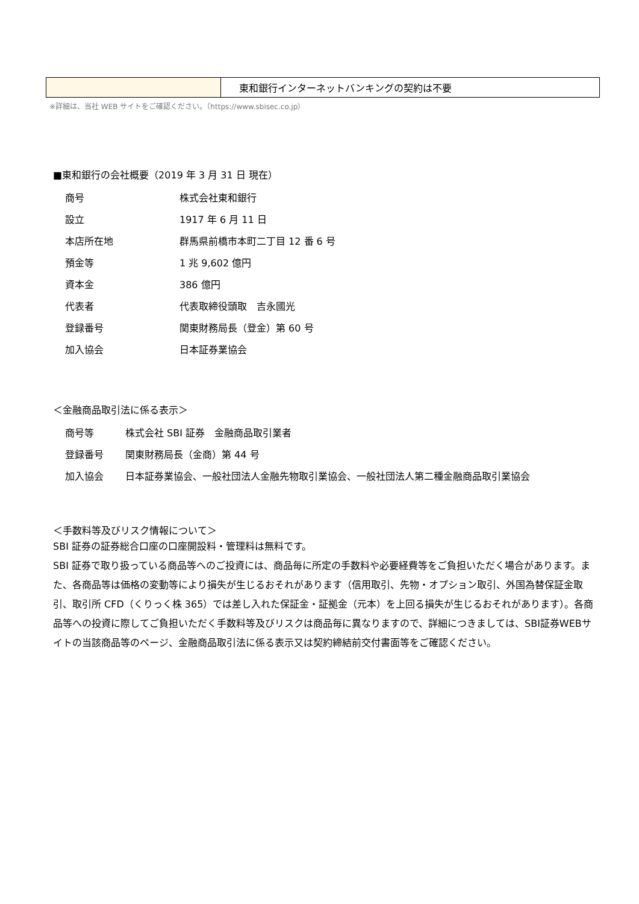| | 東和銀行インターネットバンキングの契約は不要 |
※詳細は、当社 WEB サイトをご確認ください。（https://www.sbisec.co.jp）
■東和銀行の会社概要（2019 年 3 月 31 日 現在）
| 商号 | 株式会社東和銀行 |
| 設立 | 1917 年 6 月 11 日 |
| 本店所在地 | 群馬県前橋市本町二丁目 12 番 6 号 |
| 預金等 | 1 兆 9,602 億円 |
| 資本金 | 386 億円 |
| 代表者 | 代表取締役頭取 吉永國光 |
| 登録番号 | 関東財務局長（登金）第 60 号 |
| 加入協会 | 日本証券業協会 |
＜金融商品取引法に係る表示＞
| 商号等 | 株式会社 SBI 証券 金融商品取引業者 |
| 登録番号 | 関東財務局長（金商）第 44 号 |
| 加入協会 | 日本証券業協会、一般社団法人金融先物取引業協会、一般社団法人第二種金融商品取引業協会 |
＜手数料等及びリスク情報について＞
SBI 証券の証券総合口座の口座開設料・管理料は無料です。
SBI 証券で取り扱っている商品等へのご投資には、商品毎に所定の手数料や必要経費等をご負担いただく場合があります。また、各商品等は価格の変動等により損失が生じるおそれがあります（信用取引、先物・オプション取引、外国為替保証金取引、取引所 CFD（くりっく株 365）では差し入れた保証金・証拠金（元本）を上回る損失が生じるおそれがあります）。各商品等への投資に際してご負担いただく手数料等及びリスクは商品毎に異なりますので、詳細につきましては、SBI証券WEBサイトの当該商品等のページ、金融商品取引法に係る表示又は契約締結前交付書面等をご確認ください。